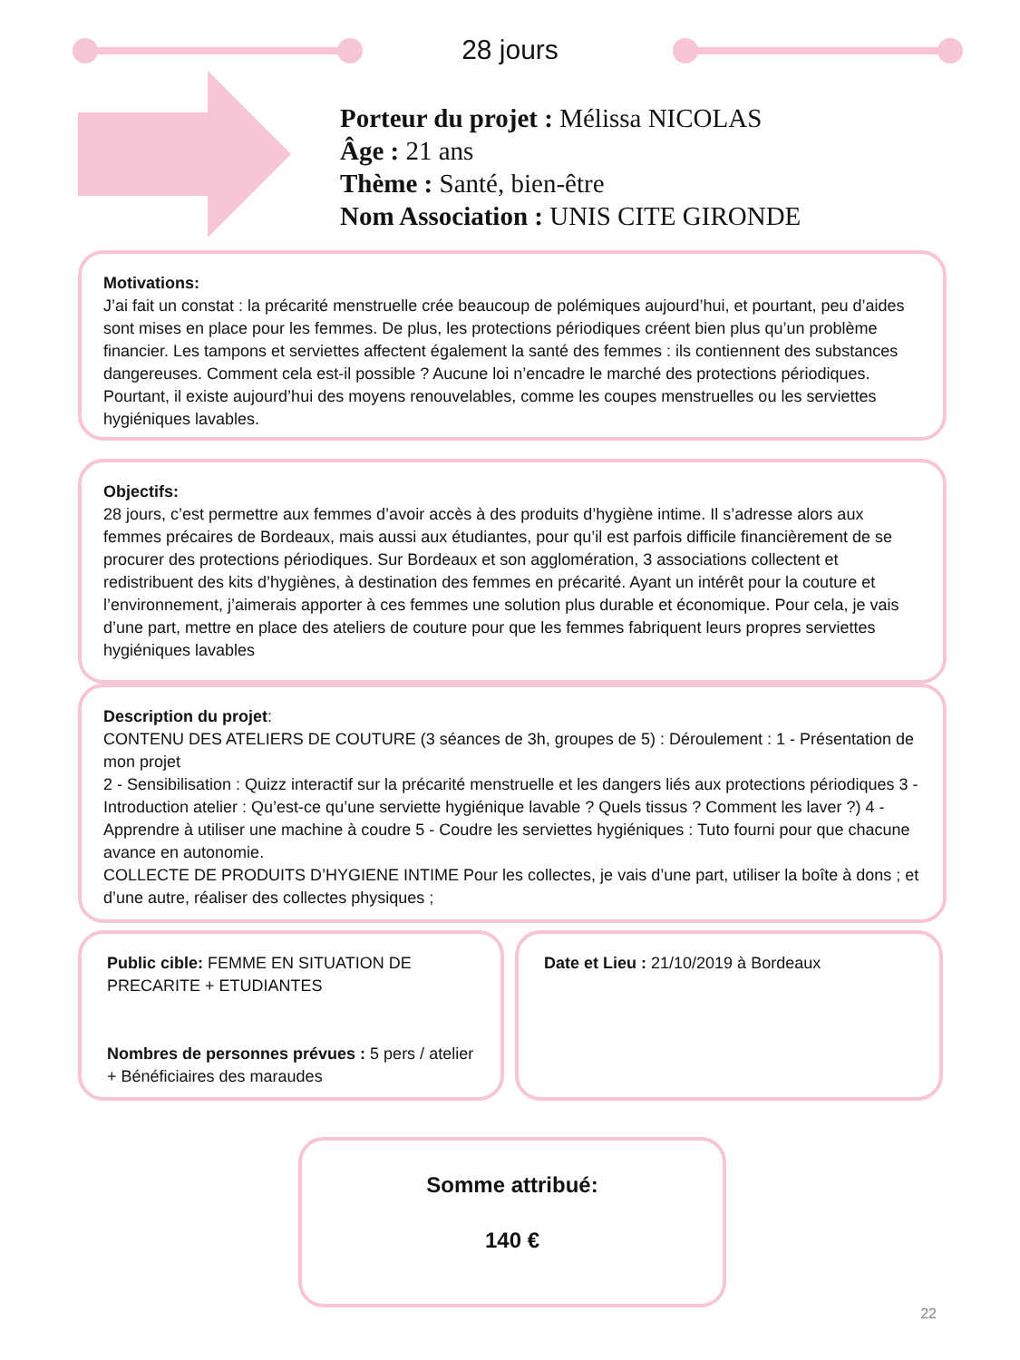28 jours
Porteur du projet : Mélissa NICOLAS
Âge : 21 ans
Thème : Santé, bien-être
Nom Association : UNIS CITE GIRONDE
Motivations:
J’ai fait un constat : la précarité menstruelle crée beaucoup de polémiques aujourd’hui, et pourtant, peu d’aides sont mises en place pour les femmes. De plus, les protections périodiques créent bien plus qu’un problème financier. Les tampons et serviettes affectent également la santé des femmes : ils contiennent des substances dangereuses. Comment cela est-il possible ? Aucune loi n’encadre le marché des protections périodiques. Pourtant, il existe aujourd’hui des moyens renouvelables, comme les coupes menstruelles ou les serviettes hygiéniques lavables.
Objectifs:
28 jours, c’est permettre aux femmes d’avoir accès à des produits d’hygiène intime. Il s’adresse alors aux femmes précaires de Bordeaux, mais aussi aux étudiantes, pour qu’il est parfois difficile financièrement de se procurer des protections périodiques. Sur Bordeaux et son agglomération, 3 associations collectent et redistribuent des kits d’hygiènes, à destination des femmes en précarité. Ayant un intérêt pour la couture et l’environnement, j’aimerais apporter à ces femmes une solution plus durable et économique. Pour cela, je vais d’une part, mettre en place des ateliers de couture pour que les femmes fabriquent leurs propres serviettes hygiéniques lavables
Description du projet:
CONTENU DES ATELIERS DE COUTURE (3 séances de 3h, groupes de 5) : Déroulement : 1 - Présentation de mon projet
2 - Sensibilisation : Quizz interactif sur la précarité menstruelle et les dangers liés aux protections périodiques 3 - Introduction atelier : Qu’est-ce qu’une serviette hygiénique lavable ? Quels tissus ? Comment les laver ?) 4 - Apprendre à utiliser une machine à coudre 5 - Coudre les serviettes hygiéniques : Tuto fourni pour que chacune avance en autonomie.
COLLECTE DE PRODUITS D’HYGIENE INTIME Pour les collectes, je vais d’une part, utiliser la boîte à dons ; et d’une autre, réaliser des collectes physiques ;
Public cible: FEMME EN SITUATION DE PRECARITE + ETUDIANTES
Nombres de personnes prévues : 5 pers / atelier + Bénéficiaires des maraudes
Date et Lieu : 21/10/2019 à Bordeaux
Somme attribué:
140 €
22